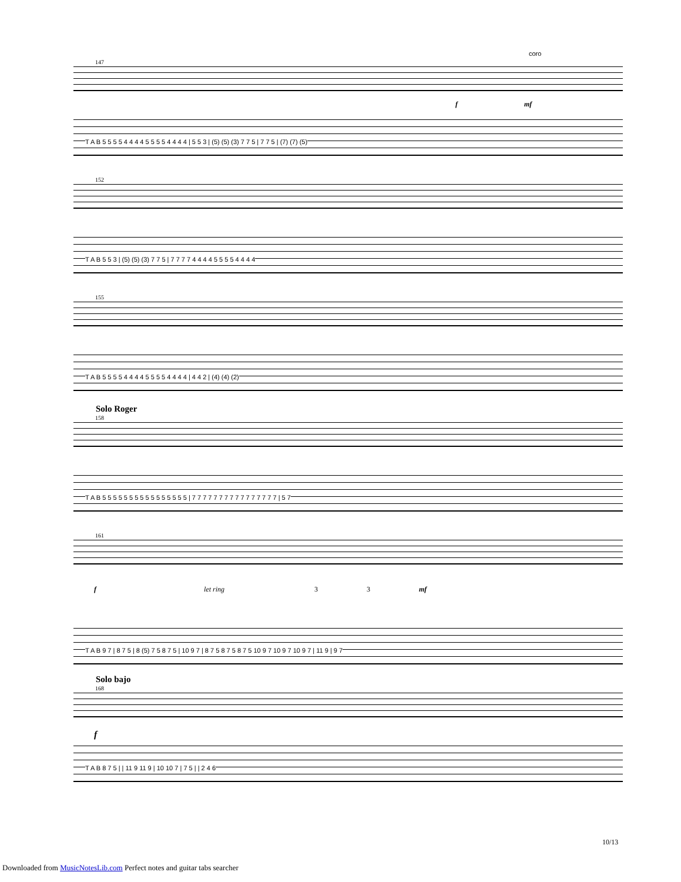coro
147
f mf
T A B 5 5 5 5 4 4 4 4 5 5 5 5 4 4 4 4 | 5 5 3 | (5) (5) (3) 7 7 5 | 7 7 5 | (7) (7) (5)
152
T A B 5 5 3 | (5) (5) (3) 7 7 5 | 7 7 7 7 4 4 4 4 5 5 5 5 4 4 4 4
155
T A B 5 5 5 5 4 4 4 4 5 5 5 5 4 4 4 4 | 4 4 2 | (4) (4) (2)
Solo Roger
158
T A B 5 5 5 5 5 5 5 5 5 5 5 5 5 5 5 5 | 7 7 7 7 7 7 7 7 7 7 7 7 7 7 7 7 | 5 7
161
f let ring 3 3 mf
T A B 9 7 | 8 7 5 | 8 (5) 7 5 8 7 5 | 10 9 7 | 8 7 5 8 7 5 8 7 5 10 9 7 10 9 7 10 9 7 | 11 9 | 9 7
Solo bajo
168
f
T A B 8 7 5 | | 11 9 11 9 | 10 10 7 | 7 5 | | 2 4 6
10/13
Downloaded from MusicNotesLib.com Perfect notes and guitar tabs searcher